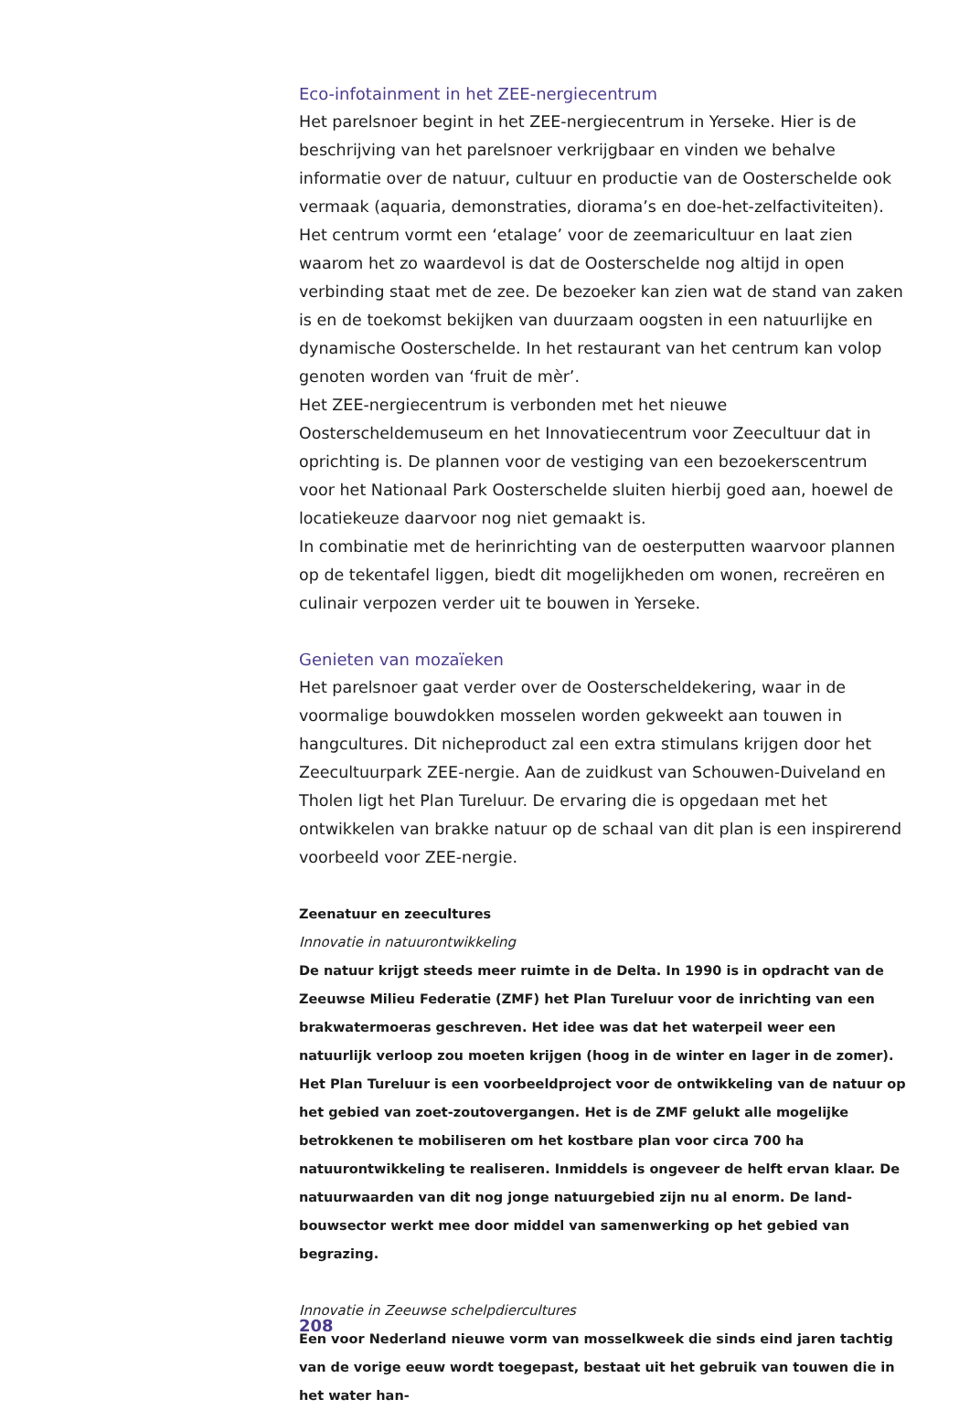Eco-infotainment in het ZEE-nergiecentrum
Het parelsnoer begint in het ZEE-nergiecentrum in Yerseke. Hier is de beschrij­ving van het parelsnoer verkrijgbaar en vinden we behalve informatie over de natuur, cultuur en productie van de Oosterschelde ook vermaak (aquaria, demonstraties, diorama’s en doe-het-zelfactiviteiten). Het centrum vormt een ‘etalage’ voor de zeemaricultuur en laat zien waarom het zo waardevol is dat de Oosterschelde nog altijd in open verbinding staat met de zee. De bezoeker kan zien wat de stand van zaken is en de toekomst bekijken van duurzaam oogsten in een natuurlijke en dynamische Oosterschelde. In het restaurant van het centrum kan volop genoten worden van ‘fruit de mèr’.
Het ZEE-nergiecentrum is verbonden met het nieuwe Oosterscheldemuseum en het Innovatiecentrum voor Zeecultuur dat in oprichting is. De plannen voor de vestiging van een bezoekerscentrum voor het Nationaal Park Ooster­schelde sluiten hierbij goed aan, hoewel de locatiekeuze daarvoor nog niet gemaakt is.
In combinatie met de herinrichting van de oesterputten waarvoor plannen op de tekentafel liggen, biedt dit mogelijkheden om wonen, recreëren en culinair verpozen verder uit te bouwen in Yerseke.
Genieten van mozaïeken
Het parelsnoer gaat verder over de Oosterscheldekering, waar in de voormali­ge bouwdokken mosselen worden gekweekt aan touwen in hangcultures. Dit nicheproduct zal een extra stimulans krijgen door het Zeecultuurpark ZEE-ner­gie. Aan de zuidkust van Schouwen-Duiveland en Tholen ligt het Plan Tureluur. De ervaring die is opgedaan met het ontwikkelen van brakke natuur op de schaal van dit plan is een inspirerend voorbeeld voor ZEE-nergie.
Zeenatuur en zeecultures
Innovatie in natuurontwikkeling
De natuur krijgt steeds meer ruimte in de Delta. In 1990 is in opdracht van de Zeeuwse Milieu Federatie (ZMF) het Plan Tureluur voor de inrichting van een brakwatermoeras geschreven. Het idee was dat het waterpeil weer een natuurlijk verloop zou moeten krijgen (hoog in de winter en lager in de zomer). Het Plan Tureluur is een voorbeeld­project voor de ontwikkeling van de natuur op het gebied van zoet-zoutovergangen. Het is de ZMF gelukt alle mogelijke betrokkenen te mobiliseren om het kostbare plan voor circa 700 ha natuurontwikkeling te realiseren. Inmiddels is ongeveer de helft ervan klaar. De natuurwaarden van dit nog jonge natuurgebied zijn nu al enorm. De land­bouwsector werkt mee door middel van samenwerking op het gebied van begrazing.
Innovatie in Zeeuwse schelpdiercultures
Een voor Nederland nieuwe vorm van mosselkweek die sinds eind jaren tachtig van de vorige eeuw wordt toegepast, bestaat uit het gebruik van touwen die in het water han-
208